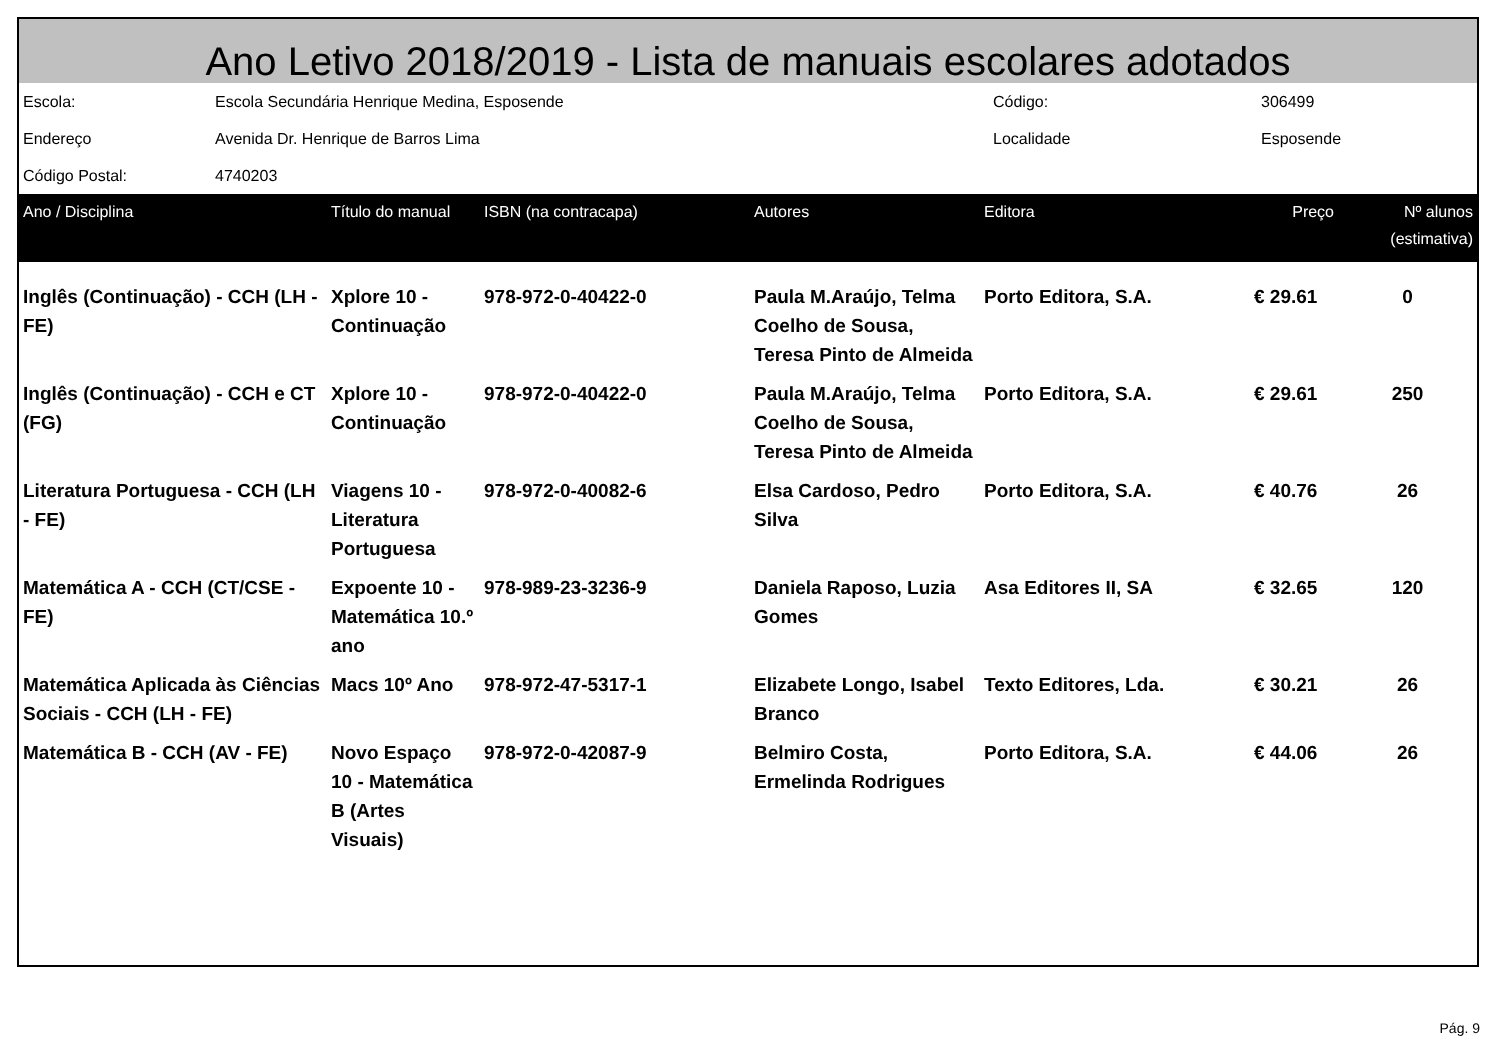Ano Letivo 2018/2019 - Lista de manuais escolares adotados
| Escola: | Escola Secundária Henrique Medina, Esposende | Código: | 306499 |
| Endereço | Avenida Dr. Henrique de Barros Lima | Localidade | Esposende |
| Código Postal: | 4740203 | | |
| Ano / Disciplina | Título do manual | ISBN (na contracapa) | Autores | Editora | Preço | Nº alunos (estimativa) |
| --- | --- | --- | --- | --- | --- | --- |
| Inglês (Continuação) - CCH (LH - FE) | Xplore 10 - Continuação | 978-972-0-40422-0 | Paula M.Araújo, Telma Coelho de Sousa, Teresa Pinto de Almeida | Porto Editora, S.A. | € 29.61 | 0 |
| Inglês (Continuação) - CCH e CT (FG) | Xplore 10 - Continuação | 978-972-0-40422-0 | Paula M.Araújo, Telma Coelho de Sousa, Teresa Pinto de Almeida | Porto Editora, S.A. | € 29.61 | 250 |
| Literatura Portuguesa - CCH (LH - FE) | Viagens 10 - Literatura Portuguesa | 978-972-0-40082-6 | Elsa Cardoso, Pedro Silva | Porto Editora, S.A. | € 40.76 | 26 |
| Matemática A - CCH (CT/CSE - FE) | Expoente 10 - Matemática 10.º ano | 978-989-23-3236-9 | Daniela Raposo, Luzia Gomes | Asa Editores II, SA | € 32.65 | 120 |
| Matemática Aplicada às Ciências Sociais - CCH (LH - FE) | Macs 10º Ano | 978-972-47-5317-1 | Elizabete Longo, Isabel Branco | Texto Editores, Lda. | € 30.21 | 26 |
| Matemática B - CCH (AV - FE) | Novo Espaço 10 - Matemática B (Artes Visuais) | 978-972-0-42087-9 | Belmiro Costa, Ermelinda Rodrigues | Porto Editora, S.A. | € 44.06 | 26 |
Pág. 9